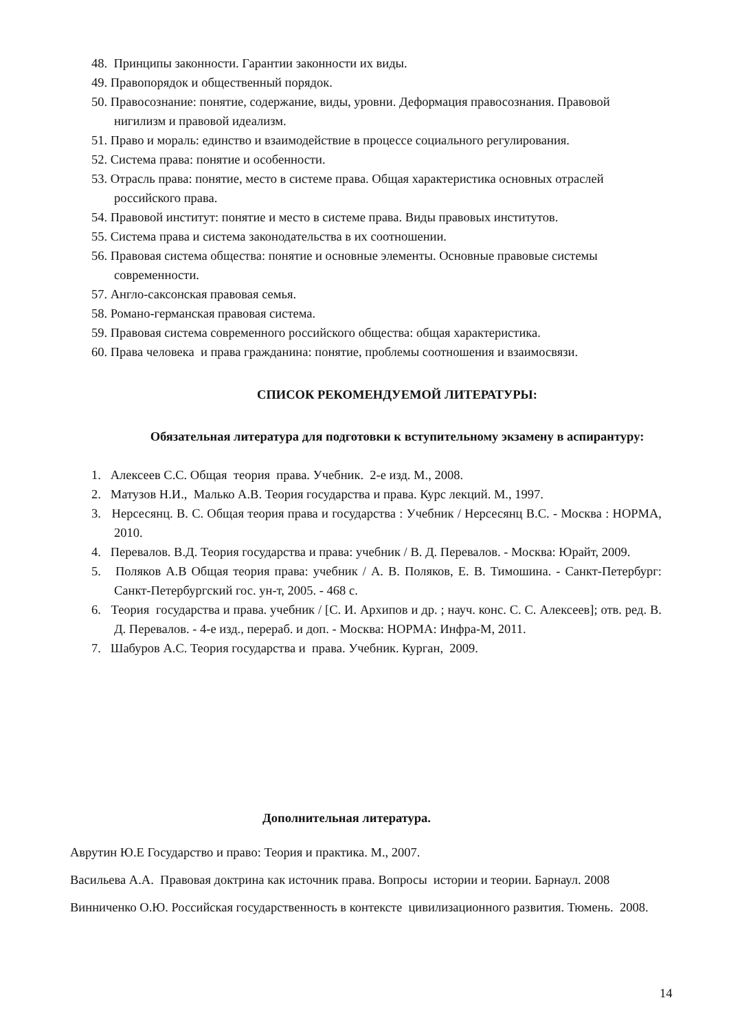48. Принципы законности. Гарантии законности их виды.
49. Правопорядок и общественный порядок.
50. Правосознание: понятие, содержание, виды, уровни. Деформация правосознания. Правовой нигилизм и правовой идеализм.
51. Право и мораль: единство и взаимодействие в процессе социального регулирования.
52. Система права: понятие и особенности.
53. Отрасль права: понятие, место в системе права. Общая характеристика основных отраслей российского права.
54. Правовой институт: понятие и место в системе права. Виды правовых институтов.
55. Система права и система законодательства в их соотношении.
56. Правовая система общества: понятие и основные элементы. Основные правовые системы современности.
57. Англо-саксонская правовая семья.
58. Романо-германская правовая система.
59. Правовая система современного российского общества: общая характеристика.
60. Права человека и права гражданина: понятие, проблемы соотношения и взаимосвязи.
СПИСОК РЕКОМЕНДУЕМОЙ ЛИТЕРАТУРЫ:
Обязательная литература для подготовки к вступительному экзамену в аспирантуру:
1. Алексеев С.С. Общая теория права. Учебник. 2-е изд. М., 2008.
2. Матузов Н.И., Малько А.В. Теория государства и права. Курс лекций. М., 1997.
3. Нерсесянц. В. С. Общая теория права и государства : Учебник / Нерсесянц В.С. - Москва : НОРМА, 2010.
4. Перевалов. В.Д. Теория государства и права: учебник / В. Д. Перевалов. - Москва: Юрайт, 2009.
5. Поляков А.В Общая теория права: учебник / А. В. Поляков, Е. В. Тимошина. - Санкт-Петербург: Санкт-Петербургский гос. ун-т, 2005. - 468 с.
6. Теория государства и права. учебник / [С. И. Архипов и др. ; науч. конс. С. С. Алексеев]; отв. ред. В. Д. Перевалов. - 4-е изд., перераб. и доп. - Москва: НОРМА: Инфра-М, 2011.
7. Шабуров А.С. Теория государства и права. Учебник. Курган, 2009.
Дополнительная литература.
Аврутин Ю.Е Государство и право: Теория и практика. М., 2007.
Васильева А.А. Правовая доктрина как источник права. Вопросы истории и теории. Барнаул. 2008
Винниченко О.Ю. Российская государственность в контексте цивилизационного развития. Тюмень. 2008.
14